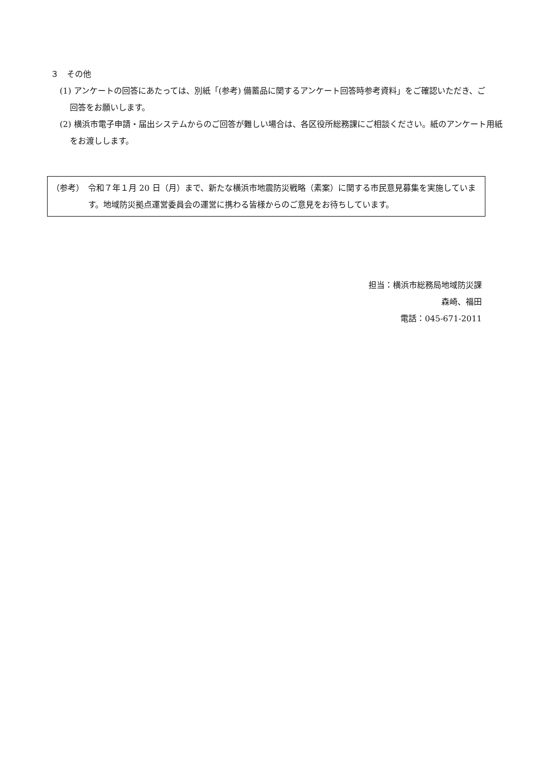３　その他
(1) アンケートの回答にあたっては、別紙「(参考) 備蓄品に関するアンケート回答時参考資料」をご確認いただき、ご回答をお願いします。
(2) 横浜市電子申請・届出システムからのご回答が難しい場合は、各区役所総務課にご相談ください。紙のアンケート用紙をお渡しします。
（参考） 令和７年１月 20 日（月）まで、新たな横浜市地震防災戦略（素案）に関する市民意見募集を実施しています。地域防災拠点運営委員会の運営に携わる皆様からのご意見をお待ちしています。
担当：横浜市総務局地域防災課
森崎、福田
電話：045-671-2011